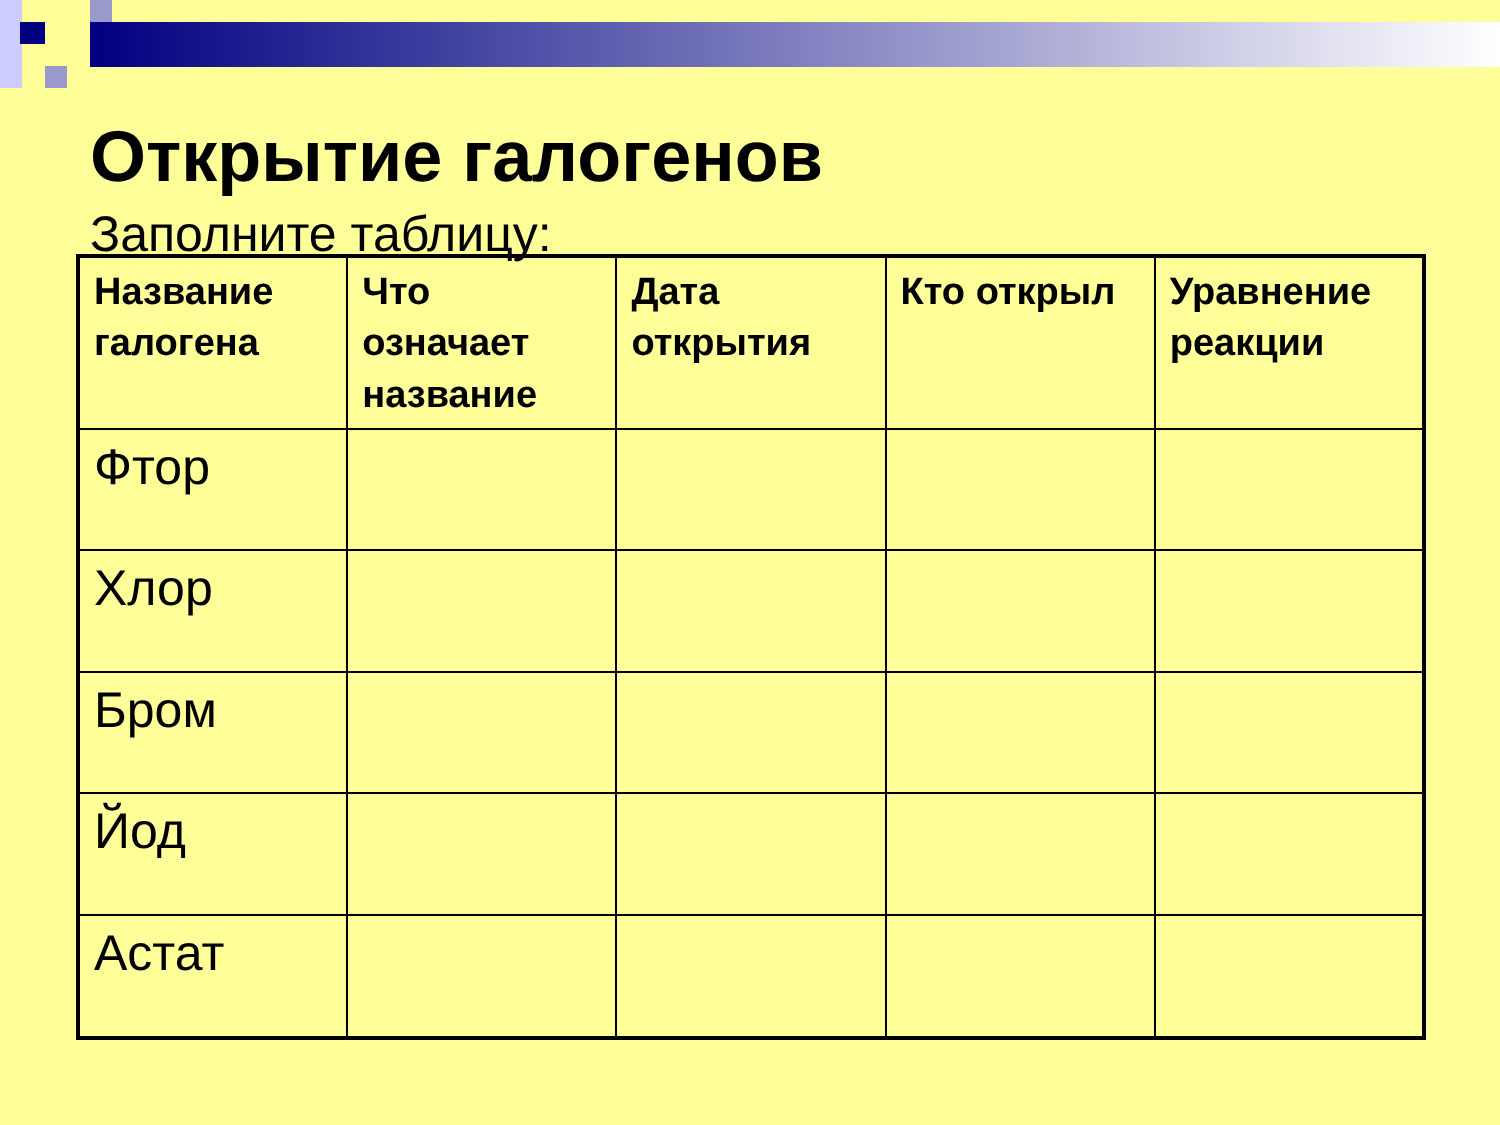Открытие галогенов
Заполните таблицу:
| Название галогена | Что означает название | Дата открытия | Кто открыл | Уравнение реакции |
| --- | --- | --- | --- | --- |
| Фтор | | | | |
| Хлор | | | | |
| Бром | | | | |
| Йод | | | | |
| Астат | | | | |